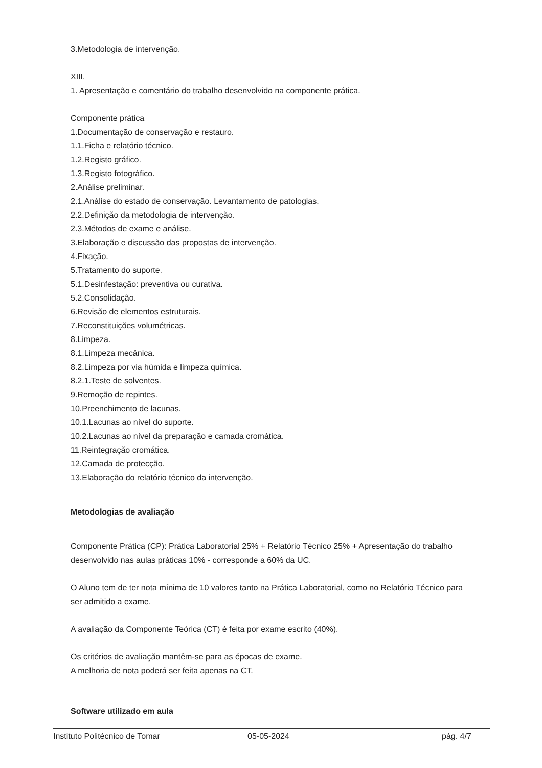3.Metodologia de intervenção.
XIII.
1. Apresentação e comentário do trabalho desenvolvido na componente prática.
Componente prática
1.Documentação de conservação e restauro.
1.1.Ficha e relatório técnico.
1.2.Registo gráfico.
1.3.Registo fotográfico.
2.Análise preliminar.
2.1.Análise do estado de conservação. Levantamento de patologias.
2.2.Definição da metodologia de intervenção.
2.3.Métodos de exame e análise.
3.Elaboração e discussão das propostas de intervenção.
4.Fixação.
5.Tratamento do suporte.
5.1.Desinfestação: preventiva ou curativa.
5.2.Consolidação.
6.Revisão de elementos estruturais.
7.Reconstituições volumétricas.
8.Limpeza.
8.1.Limpeza mecânica.
8.2.Limpeza por via húmida e limpeza química.
8.2.1.Teste de solventes.
9.Remoção de repintes.
10.Preenchimento de lacunas.
10.1.Lacunas ao nível do suporte.
10.2.Lacunas ao nível da preparação e camada cromática.
11.Reintegração cromática.
12.Camada de protecção.
13.Elaboração do relatório técnico da intervenção.
Metodologias de avaliação
Componente Prática (CP): Prática Laboratorial 25% + Relatório Técnico 25% + Apresentação do trabalho desenvolvido nas aulas práticas 10% - corresponde a 60% da UC.
O Aluno tem de ter nota mínima de 10 valores tanto na Prática Laboratorial, como no Relatório Técnico para ser admitido a exame.
A avaliação da Componente Teórica (CT) é feita por exame escrito (40%).
Os critérios de avaliação mantêm-se para as épocas de exame.
A melhoria de nota poderá ser feita apenas na CT.
Software utilizado em aula
Instituto Politécnico de Tomar 05-05-2024 pág. 4/7